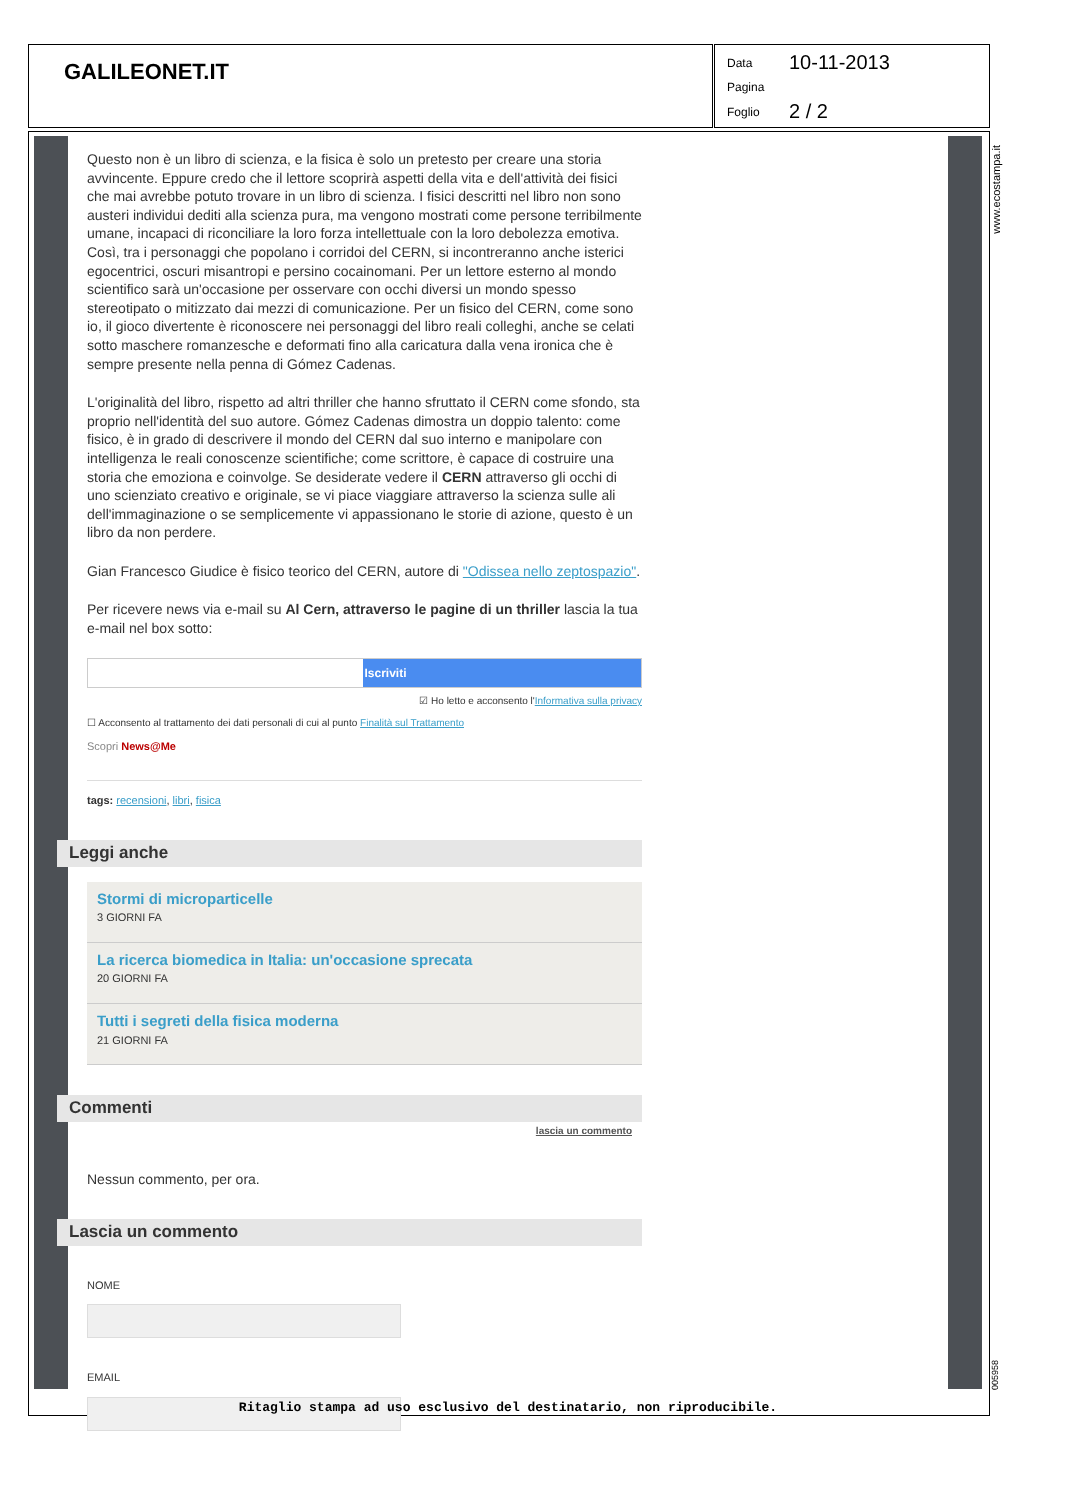GALILEONET.IT
Data 10-11-2013
Pagina
Foglio 2 / 2
www.ecostampa.it
005958
Questo non è un libro di scienza, e la fisica è solo un pretesto per creare una storia avvincente. Eppure credo che il lettore scoprirà aspetti della vita e dell'attività dei fisici che mai avrebbe potuto trovare in un libro di scienza. I fisici descritti nel libro non sono austeri individui dediti alla scienza pura, ma vengono mostrati come persone terribilmente umane, incapaci di riconciliare la loro forza intellettuale con la loro debolezza emotiva. Così, tra i personaggi che popolano i corridoi del CERN, si incontreranno anche isterici egocentrici, oscuri misantropi e persino cocainomani. Per un lettore esterno al mondo scientifico sarà un'occasione per osservare con occhi diversi un mondo spesso stereotipato o mitizzato dai mezzi di comunicazione. Per un fisico del CERN, come sono io, il gioco divertente è riconoscere nei personaggi del libro reali colleghi, anche se celati sotto maschere romanzesche e deformati fino alla caricatura dalla vena ironica che è sempre presente nella penna di Gómez Cadenas.
L'originalità del libro, rispetto ad altri thriller che hanno sfruttato il CERN come sfondo, sta proprio nell'identità del suo autore. Gómez Cadenas dimostra un doppio talento: come fisico, è in grado di descrivere il mondo del CERN dal suo interno e manipolare con intelligenza le reali conoscenze scientifiche; come scrittore, è capace di costruire una storia che emoziona e coinvolge. Se desiderate vedere il CERN attraverso gli occhi di uno scienziato creativo e originale, se vi piace viaggiare attraverso la scienza sulle ali dell'immaginazione o se semplicemente vi appassionano le storie di azione, questo è un libro da non perdere.
Gian Francesco Giudice è fisico teorico del CERN, autore di "Odissea nello zeptospazio".
Per ricevere news via e-mail su Al Cern, attraverso le pagine di un thriller lascia la tua e-mail nel box sotto:
Iscriviti
☑ Ho letto e acconsento l'Informativa sulla privacy
☐ Acconsento al trattamento dei dati personali di cui al punto Finalità sul Trattamento
Scopri News@Me
tags: recensioni, libri, fisica
Leggi anche
Stormi di microparticelle
3 GIORNI FA
La ricerca biomedica in Italia: un'occasione sprecata
20 GIORNI FA
Tutti i segreti della fisica moderna
21 GIORNI FA
Commenti
lascia un commento
Nessun commento, per ora.
Lascia un commento
NOME
EMAIL
Ritaglio stampa ad uso esclusivo del destinatario, non riproducibile.